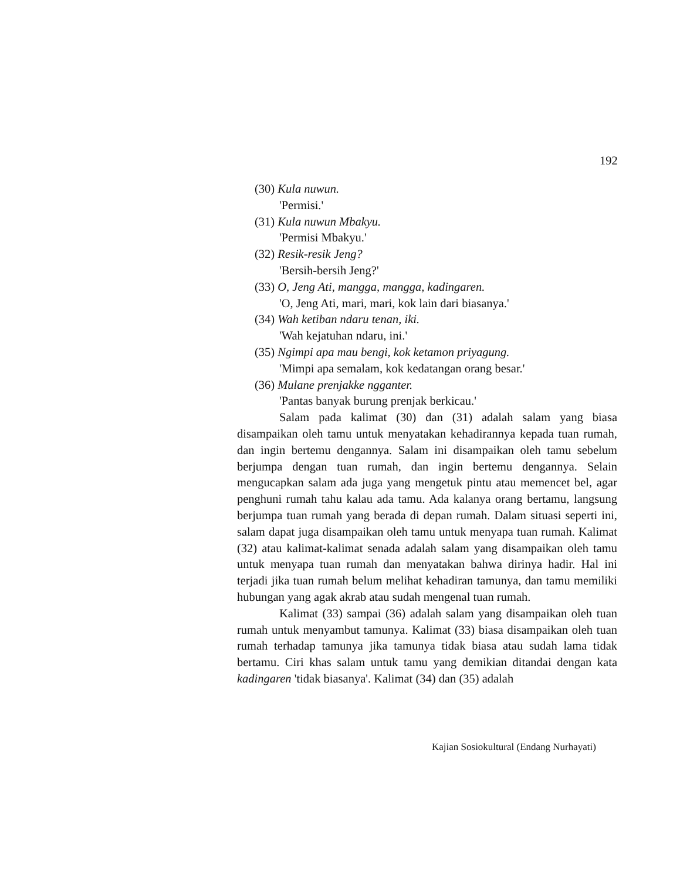192
(30) Kula nuwun.
'Permisi.'
(31) Kula nuwun Mbakyu.
'Permisi Mbakyu.'
(32) Resik-resik Jeng?
'Bersih-bersih Jeng?'
(33) O, Jeng Ati, mangga, mangga, kadingaren.
'O, Jeng Ati, mari, mari, kok lain dari biasanya.'
(34) Wah ketiban ndaru tenan, iki.
'Wah kejatuhan ndaru, ini.'
(35) Ngimpi apa mau bengi, kok ketamon priyagung.
'Mimpi apa semalam, kok kedatangan orang besar.'
(36) Mulane prenjakke ngganter.
'Pantas banyak burung prenjak berkicau.'
Salam pada kalimat (30) dan (31) adalah salam yang biasa disampaikan oleh tamu untuk menyatakan kehadirannya kepada tuan rumah, dan ingin bertemu dengannya. Salam ini disampaikan oleh tamu sebelum berjumpa dengan tuan rumah, dan ingin bertemu dengannya. Selain mengucapkan salam ada juga yang mengetuk pintu atau memencet bel, agar penghuni rumah tahu kalau ada tamu. Ada kalanya orang bertamu, langsung berjumpa tuan rumah yang berada di depan rumah. Dalam situasi seperti ini, salam dapat juga disampaikan oleh tamu untuk menyapa tuan rumah. Kalimat (32) atau kalimat-kalimat senada adalah salam yang disampaikan oleh tamu untuk menyapa tuan rumah dan menyatakan bahwa dirinya hadir. Hal ini terjadi jika tuan rumah belum melihat kehadiran tamunya, dan tamu memiliki hubungan yang agak akrab atau sudah mengenal tuan rumah.
Kalimat (33) sampai (36) adalah salam yang disampaikan oleh tuan rumah untuk menyambut tamunya. Kalimat (33) biasa disampaikan oleh tuan rumah terhadap tamunya jika tamunya tidak biasa atau sudah lama tidak bertamu. Ciri khas salam untuk tamu yang demikian ditandai dengan kata kadingaren 'tidak biasanya'. Kalimat (34) dan (35) adalah
Kajian Sosiokultural (Endang Nurhayati)